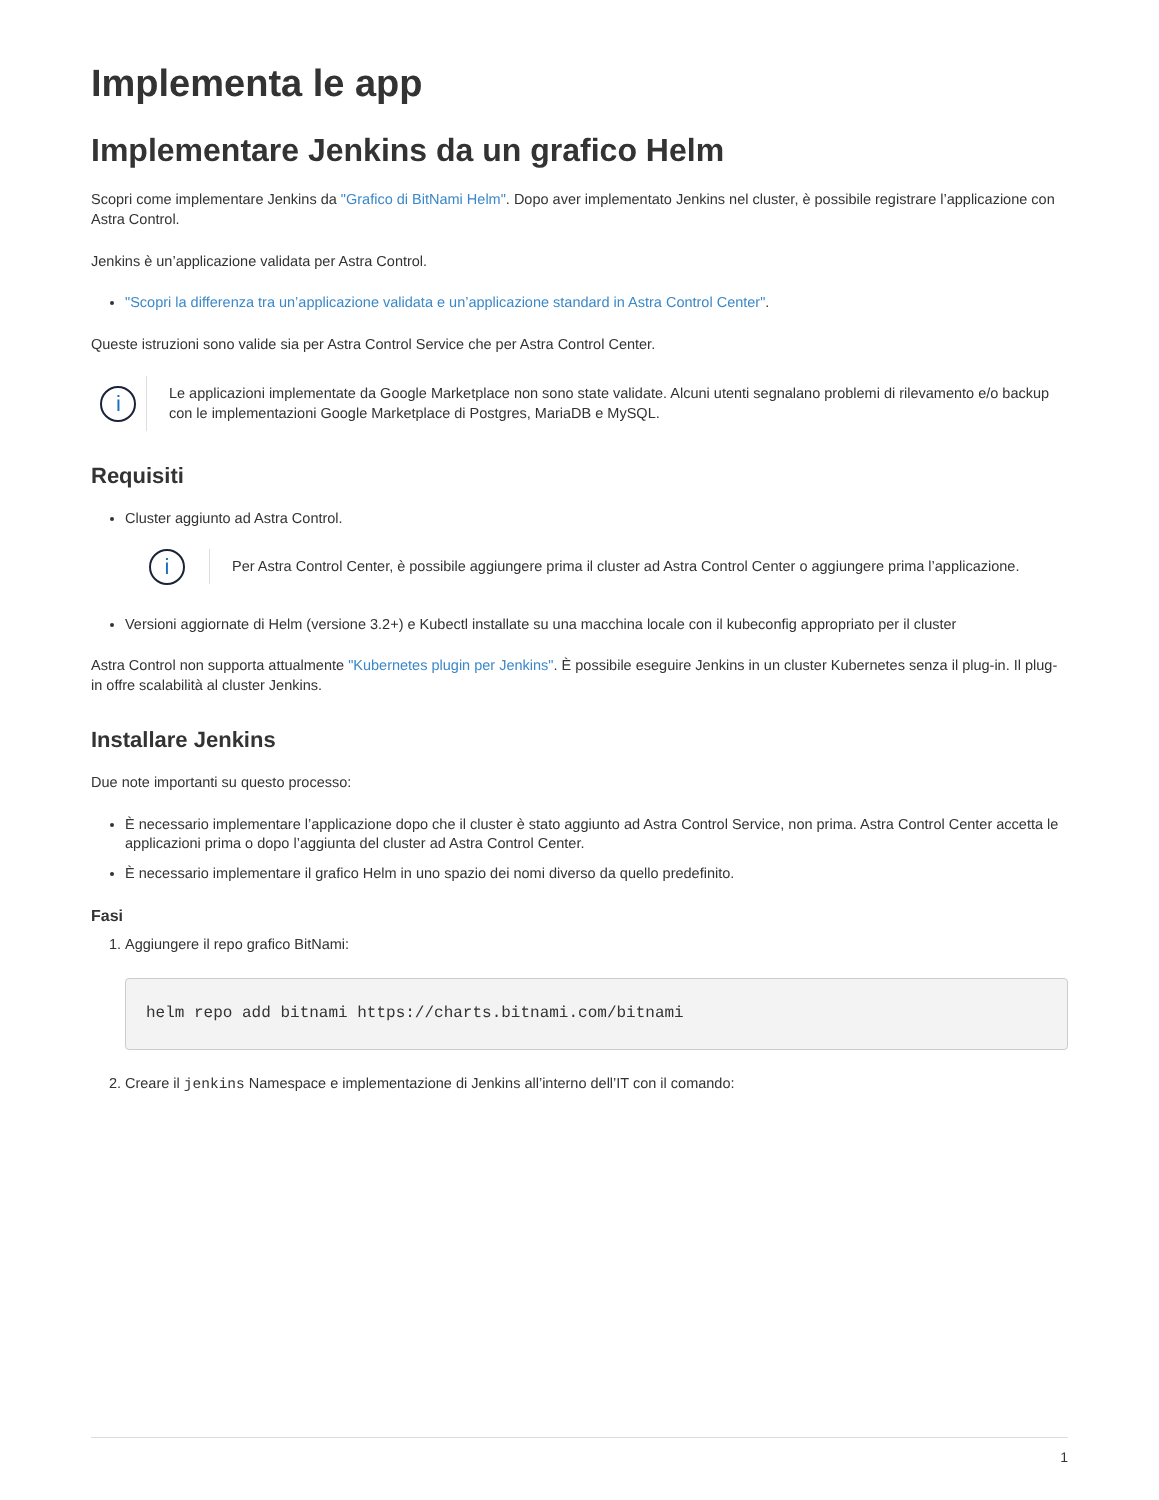Implementa le app
Implementare Jenkins da un grafico Helm
Scopri come implementare Jenkins da "Grafico di BitNami Helm". Dopo aver implementato Jenkins nel cluster, è possibile registrare l’applicazione con Astra Control.
Jenkins è un’applicazione validata per Astra Control.
"Scopri la differenza tra un’applicazione validata e un’applicazione standard in Astra Control Center".
Queste istruzioni sono valide sia per Astra Control Service che per Astra Control Center.
i
Le applicazioni implementate da Google Marketplace non sono state validate. Alcuni utenti segnalano problemi di rilevamento e/o backup con le implementazioni Google Marketplace di Postgres, MariaDB e MySQL.
Requisiti
Cluster aggiunto ad Astra Control.
i
Per Astra Control Center, è possibile aggiungere prima il cluster ad Astra Control Center o aggiungere prima l’applicazione.
Versioni aggiornate di Helm (versione 3.2+) e Kubectl installate su una macchina locale con il kubeconfig appropriato per il cluster
Astra Control non supporta attualmente "Kubernetes plugin per Jenkins". È possibile eseguire Jenkins in un cluster Kubernetes senza il plug-in. Il plug-in offre scalabilità al cluster Jenkins.
Installare Jenkins
Due note importanti su questo processo:
È necessario implementare l’applicazione dopo che il cluster è stato aggiunto ad Astra Control Service, non prima. Astra Control Center accetta le applicazioni prima o dopo l’aggiunta del cluster ad Astra Control Center.
È necessario implementare il grafico Helm in uno spazio dei nomi diverso da quello predefinito.
Fasi
1. Aggiungere il repo grafico BitNami:
helm repo add bitnami https://charts.bitnami.com/bitnami
2. Creare il jenkins Namespace e implementazione di Jenkins all’interno dell’IT con il comando:
1